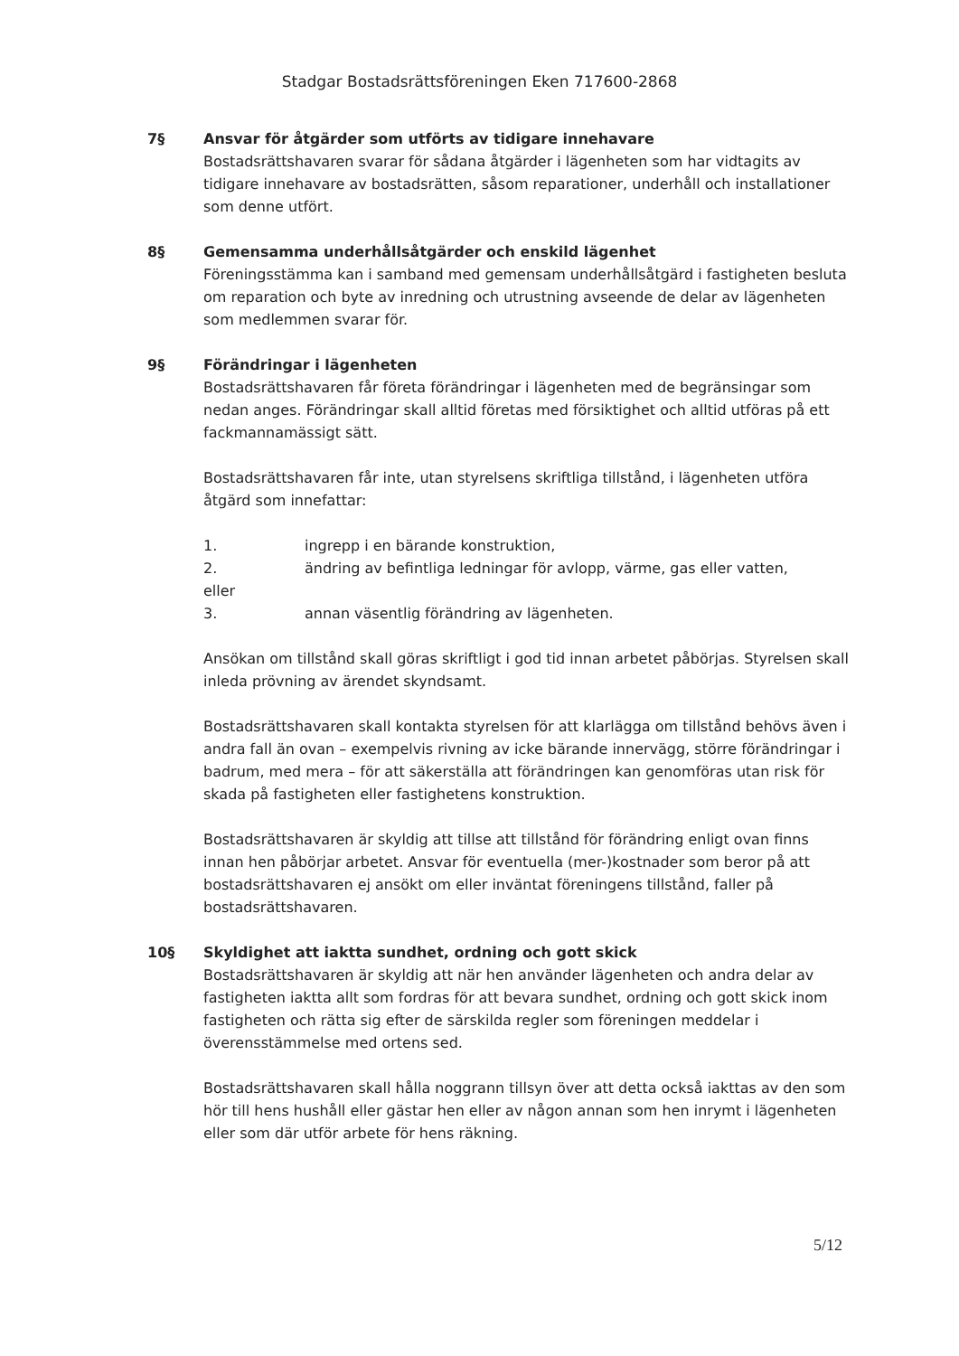Stadgar Bostadsrättsföreningen Eken 717600-2868
7§ Ansvar för åtgärder som utförts av tidigare innehavare
Bostadsrättshavaren svarar för sådana åtgärder i lägenheten som har vidtagits av tidigare innehavare av bostadsrätten, såsom reparationer, underhåll och installationer som denne utfört.
8§ Gemensamma underhållsåtgärder och enskild lägenhet
Föreningsstämma kan i samband med gemensam underhållsåtgärd i fastigheten besluta om reparation och byte av inredning och utrustning avseende de delar av lägenheten som medlemmen svarar för.
9§ Förändringar i lägenheten
Bostadsrättshavaren får företa förändringar i lägenheten med de begränsingar som nedan anges. Förändringar skall alltid företas med försiktighet och alltid utföras på ett fackmannamässigt sätt.
Bostadsrättshavaren får inte, utan styrelsens skriftliga tillstånd, i lägenheten utföra åtgärd som innefattar:
1. ingrepp i en bärande konstruktion,
2. ändring av befintliga ledningar för avlopp, värme, gas eller vatten,
eller
3. annan väsentlig förändring av lägenheten.
Ansökan om tillstånd skall göras skriftligt i god tid innan arbetet påbörjas. Styrelsen skall inleda prövning av ärendet skyndsamt.
Bostadsrättshavaren skall kontakta styrelsen för att klarlägga om tillstånd behövs även i andra fall än ovan – exempelvis rivning av icke bärande innervägg, större förändringar i badrum, med mera – för att säkerställa att förändringen kan genomföras utan risk för skada på fastigheten eller fastighetens konstruktion.
Bostadsrättshavaren är skyldig att tillse att tillstånd för förändring enligt ovan finns innan hen påbörjar arbetet. Ansvar för eventuella (mer-)kostnader som beror på att bostadsrättshavaren ej ansökt om eller inväntat föreningens tillstånd, faller på bostadsrättshavaren.
10§ Skyldighet att iaktta sundhet, ordning och gott skick
Bostadsrättshavaren är skyldig att när hen använder lägenheten och andra delar av fastigheten iaktta allt som fordras för att bevara sundhet, ordning och gott skick inom fastigheten och rätta sig efter de särskilda regler som föreningen meddelar i överensstämmelse med ortens sed.
Bostadsrättshavaren skall hålla noggrann tillsyn över att detta också iakttas av den som hör till hens hushåll eller gästar hen eller av någon annan som hen inrymt i lägenheten eller som där utför arbete för hens räkning.
5/12